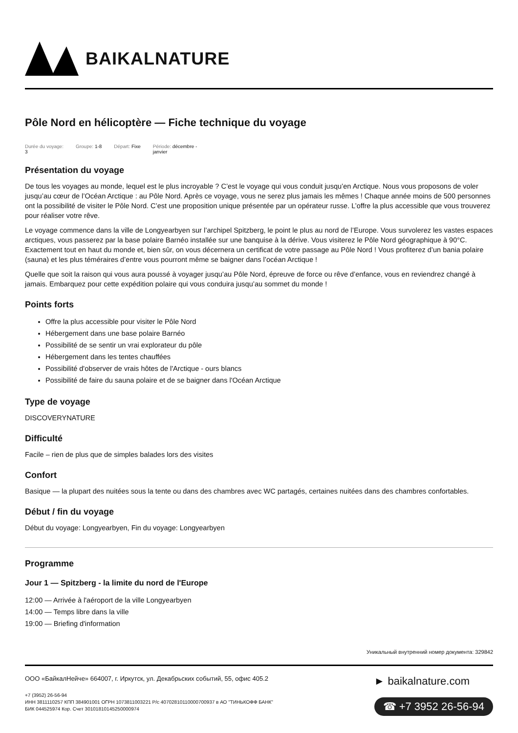BAIKALNATURE
Pôle Nord en hélicoptère — Fiche technique du voyage
Durée du voyage:
3 Groupe: 1-8 Départ: Fixe Période: décembre -
janvier
Présentation du voyage
De tous les voyages au monde, lequel est le plus incroyable ? C’est le voyage qui vous conduit jusqu’en Arctique. Nous vous proposons de voler jusqu’au cœur de l’Océan Arctique : au Pôle Nord. Après ce voyage, vous ne serez plus jamais les mêmes ! Chaque année moins de 500 personnes ont la possibilité de visiter le Pôle Nord. C’est une proposition unique présentée par un opérateur russe. L’offre la plus accessible que vous trouverez pour réaliser votre rêve.
Le voyage commence dans la ville de Longyearbyen sur l’archipel Spitzberg, le point le plus au nord de l’Europe. Vous survolerez les vastes espaces arctiques, vous passerez par la base polaire Barnéo installée sur une banquise à la dérive. Vous visiterez le Pôle Nord géographique à 90°C. Exactement tout en haut du monde et, bien sûr, on vous décernera un certificat de votre passage au Pôle Nord ! Vous profiterez d’un bania polaire (sauna) et les plus téméraires d’entre vous pourront même se baigner dans l’océan Arctique !
Quelle que soit la raison qui vous aura poussé à voyager jusqu’au Pôle Nord, épreuve de force ou rêve d’enfance, vous en reviendrez changé à jamais. Embarquez pour cette expédition polaire qui vous conduira jusqu’au sommet du monde !
Points forts
Offre la plus accessible pour visiter le Pôle Nord
Hébergement dans une base polaire Barnéo
Possibilité de se sentir un vrai explorateur du pôle
Hébergement dans les tentes chauffées
Possibilité d'observer de vrais hôtes de l'Arctique - ours blancs
Possibilité de faire du sauna polaire et de se baigner dans l'Océan Arctique
Type de voyage
DISCOVERYNATURE
Difficulté
Facile – rien de plus que de simples balades lors des visites
Confort
Basique — la plupart des nuitées sous la tente ou dans des chambres avec WC partagés, certaines nuitées dans des chambres confortables.
Début / fin du voyage
Début du voyage: Longyearbyen, Fin du voyage: Longyearbyen
Programme
Jour 1 — Spitzberg - la limite du nord de l'Europe
12:00 — Arrivée à l'aéroport de la ville Longyearbyen
14:00 — Temps libre dans la ville
19:00 — Briefing d'information
Уникальный внутренний номер документа: 329842
ООО «БайкалНейче» 664007, г. Иркутск, ул. Декабрьских событий, 55, офис 405.2
+7 (3952) 26-56-94
ИНН 3811110257 КПП 384901001 ОГРН 1073811003221 Р/с 40702810110000700937 в АО "ТИНЬКОФФ БАНК"
БИК 044525974 Кор. Счет 30101810145250000974
► baikalnature.com
☎ +7 3952 26-56-94